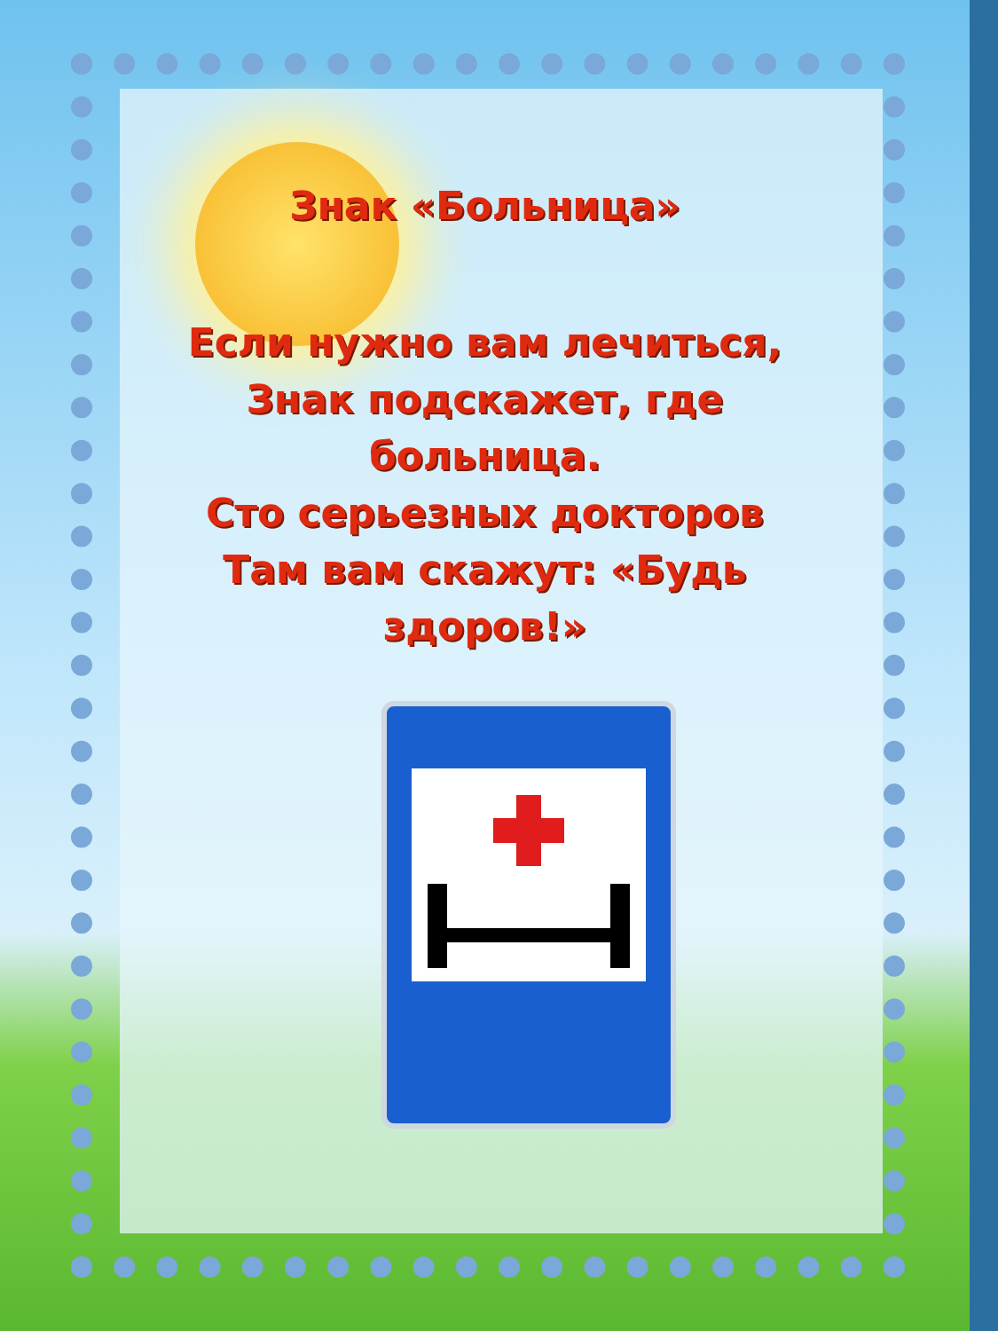Знак «Больница»
Если нужно вам лечиться,
Знак подскажет, где
больница.
Сто серьезных докторов
Там вам скажут: «Будь
здоров!»